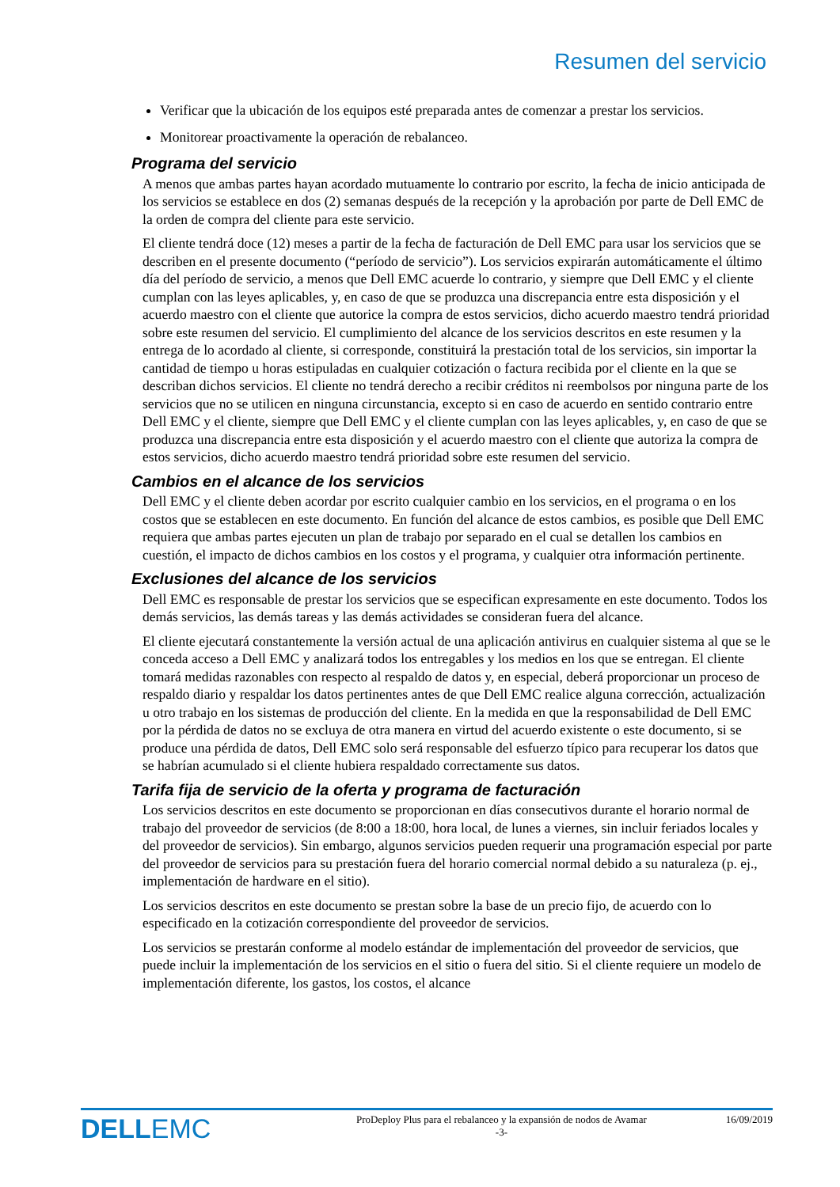Resumen del servicio
Verificar que la ubicación de los equipos esté preparada antes de comenzar a prestar los servicios.
Monitorear proactivamente la operación de rebalanceo.
Programa del servicio
A menos que ambas partes hayan acordado mutuamente lo contrario por escrito, la fecha de inicio anticipada de los servicios se establece en dos (2) semanas después de la recepción y la aprobación por parte de Dell EMC de la orden de compra del cliente para este servicio.
El cliente tendrá doce (12) meses a partir de la fecha de facturación de Dell EMC para usar los servicios que se describen en el presente documento (“período de servicio”). Los servicios expirarán automáticamente el último día del período de servicio, a menos que Dell EMC acuerde lo contrario, y siempre que Dell EMC y el cliente cumplan con las leyes aplicables, y, en caso de que se produzca una discrepancia entre esta disposición y el acuerdo maestro con el cliente que autorice la compra de estos servicios, dicho acuerdo maestro tendrá prioridad sobre este resumen del servicio. El cumplimiento del alcance de los servicios descritos en este resumen y la entrega de lo acordado al cliente, si corresponde, constituirá la prestación total de los servicios, sin importar la cantidad de tiempo u horas estipuladas en cualquier cotización o factura recibida por el cliente en la que se describan dichos servicios. El cliente no tendrá derecho a recibir créditos ni reembolsos por ninguna parte de los servicios que no se utilicen en ninguna circunstancia, excepto si en caso de acuerdo en sentido contrario entre Dell EMC y el cliente, siempre que Dell EMC y el cliente cumplan con las leyes aplicables, y, en caso de que se produzca una discrepancia entre esta disposición y el acuerdo maestro con el cliente que autoriza la compra de estos servicios, dicho acuerdo maestro tendrá prioridad sobre este resumen del servicio.
Cambios en el alcance de los servicios
Dell EMC y el cliente deben acordar por escrito cualquier cambio en los servicios, en el programa o en los costos que se establecen en este documento. En función del alcance de estos cambios, es posible que Dell EMC requiera que ambas partes ejecuten un plan de trabajo por separado en el cual se detallen los cambios en cuestión, el impacto de dichos cambios en los costos y el programa, y cualquier otra información pertinente.
Exclusiones del alcance de los servicios
Dell EMC es responsable de prestar los servicios que se especifican expresamente en este documento. Todos los demás servicios, las demás tareas y las demás actividades se consideran fuera del alcance.
El cliente ejecutará constantemente la versión actual de una aplicación antivirus en cualquier sistema al que se le conceda acceso a Dell EMC y analizará todos los entregables y los medios en los que se entregan. El cliente tomará medidas razonables con respecto al respaldo de datos y, en especial, deberá proporcionar un proceso de respaldo diario y respaldar los datos pertinentes antes de que Dell EMC realice alguna corrección, actualización u otro trabajo en los sistemas de producción del cliente. En la medida en que la responsabilidad de Dell EMC por la pérdida de datos no se excluya de otra manera en virtud del acuerdo existente o este documento, si se produce una pérdida de datos, Dell EMC solo será responsable del esfuerzo típico para recuperar los datos que se habrían acumulado si el cliente hubiera respaldado correctamente sus datos.
Tarifa fija de servicio de la oferta y programa de facturación
Los servicios descritos en este documento se proporcionan en días consecutivos durante el horario normal de trabajo del proveedor de servicios (de 8:00 a 18:00, hora local, de lunes a viernes, sin incluir feriados locales y del proveedor de servicios). Sin embargo, algunos servicios pueden requerir una programación especial por parte del proveedor de servicios para su prestación fuera del horario comercial normal debido a su naturaleza (p. ej., implementación de hardware en el sitio).
Los servicios descritos en este documento se prestan sobre la base de un precio fijo, de acuerdo con lo especificado en la cotización correspondiente del proveedor de servicios.
Los servicios se prestarán conforme al modelo estándar de implementación del proveedor de servicios, que puede incluir la implementación de los servicios en el sitio o fuera del sitio. Si el cliente requiere un modelo de implementación diferente, los gastos, los costos, el alcance
DELLEMC
ProDeploy Plus para el rebalanceo y la expansión de nodos de Avamar
-3-
16/09/2019